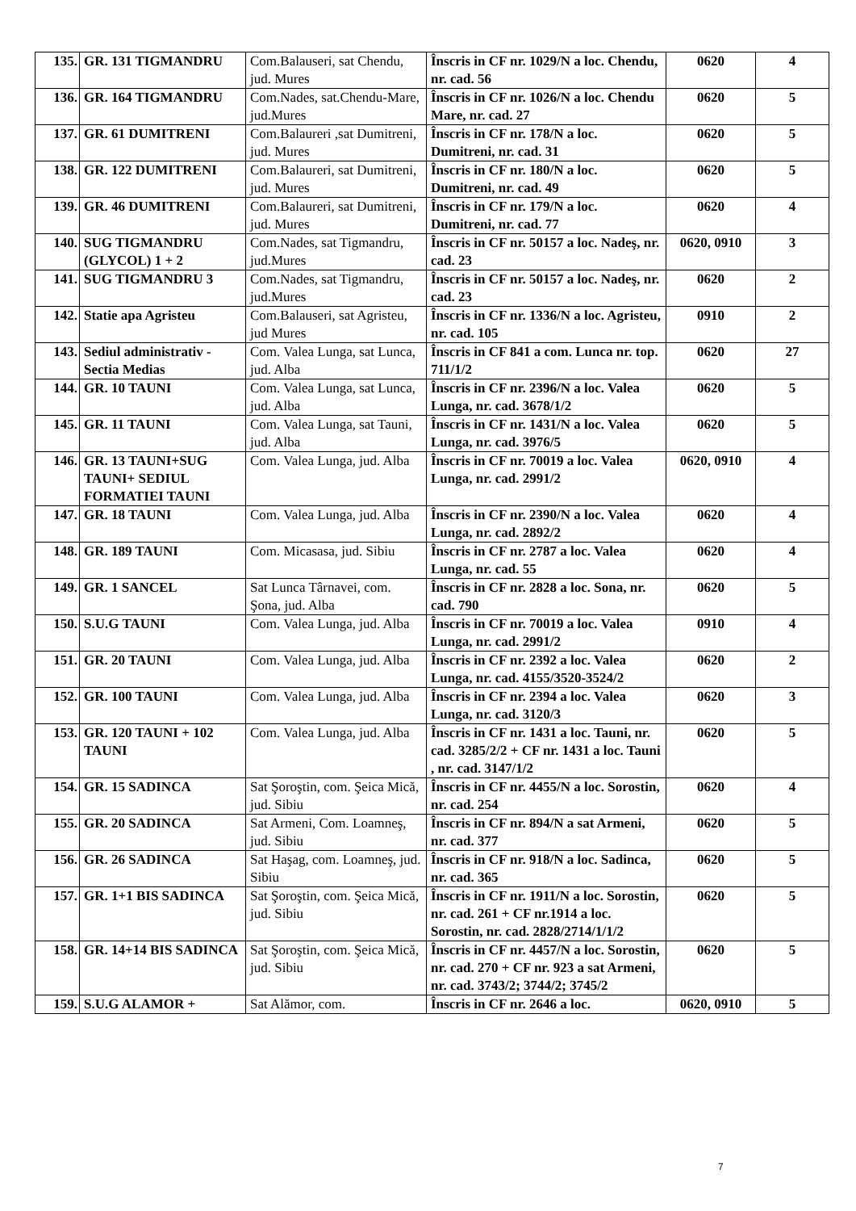| 135. | GR. 131 TIGMANDRU | Com.Balauseri, sat Chendu, jud. Mures | Înscris in CF nr. 1029/N a loc. Chendu, nr. cad. 56 | 0620 | 4 |
| 136. | GR. 164 TIGMANDRU | Com.Nades, sat.Chendu-Mare, jud.Mures | Înscris in CF nr. 1026/N a loc. Chendu Mare, nr. cad. 27 | 0620 | 5 |
| 137. | GR. 61 DUMITRENI | Com.Balaureri ,sat Dumitreni, jud. Mures | Înscris in CF nr. 178/N a loc. Dumitreni, nr. cad. 31 | 0620 | 5 |
| 138. | GR. 122 DUMITRENI | Com.Balaureri, sat Dumitreni, jud. Mures | Înscris in CF nr. 180/N a loc. Dumitreni, nr. cad. 49 | 0620 | 5 |
| 139. | GR. 46 DUMITRENI | Com.Balaureri, sat Dumitreni, jud. Mures | Înscris in CF nr. 179/N a loc. Dumitreni, nr. cad. 77 | 0620 | 4 |
| 140. | SUG TIGMANDRU (GLYCOL) 1 + 2 | Com.Nades, sat Tigmandru, jud.Mures | Înscris in CF nr. 50157 a loc. Nadeş, nr. cad. 23 | 0620, 0910 | 3 |
| 141. | SUG TIGMANDRU 3 | Com.Nades, sat Tigmandru, jud.Mures | Înscris in CF nr. 50157 a loc. Nadeş, nr. cad. 23 | 0620 | 2 |
| 142. | Statie apa Agristeu | Com.Balauseri, sat Agristeu, jud Mures | Înscris in CF nr. 1336/N a loc. Agristeu, nr. cad. 105 | 0910 | 2 |
| 143. | Sediul administrativ - Sectia Medias | Com. Valea Lunga, sat Lunca, jud. Alba | Înscris in CF 841 a com. Lunca nr. top. 711/1/2 | 0620 | 27 |
| 144. | GR. 10 TAUNI | Com. Valea Lunga, sat Lunca, jud. Alba | Înscris in CF nr. 2396/N a loc. Valea Lunga, nr. cad. 3678/1/2 | 0620 | 5 |
| 145. | GR. 11 TAUNI | Com. Valea Lunga, sat Tauni, jud. Alba | Înscris in CF nr. 1431/N a loc. Valea Lunga, nr. cad. 3976/5 | 0620 | 5 |
| 146. | GR. 13 TAUNI+SUG TAUNI+ SEDIUL FORMATIEI TAUNI | Com. Valea Lunga, jud. Alba | Înscris in CF nr. 70019 a loc. Valea Lunga, nr. cad. 2991/2 | 0620, 0910 | 4 |
| 147. | GR. 18 TAUNI | Com. Valea Lunga, jud. Alba | Înscris in CF nr. 2390/N a loc. Valea Lunga, nr. cad. 2892/2 | 0620 | 4 |
| 148. | GR. 189 TAUNI | Com. Micasasa, jud. Sibiu | Înscris in CF nr. 2787 a loc. Valea Lunga, nr. cad. 55 | 0620 | 4 |
| 149. | GR. 1 SANCEL | Sat Lunca Târnavei, com. Şona, jud. Alba | Înscris in CF nr. 2828 a loc. Sona, nr. cad. 790 | 0620 | 5 |
| 150. | S.U.G TAUNI | Com. Valea Lunga, jud. Alba | Înscris in CF nr. 70019 a loc. Valea Lunga, nr. cad. 2991/2 | 0910 | 4 |
| 151. | GR. 20 TAUNI | Com. Valea Lunga, jud. Alba | Înscris in CF nr. 2392 a loc. Valea Lunga, nr. cad. 4155/3520-3524/2 | 0620 | 2 |
| 152. | GR. 100 TAUNI | Com. Valea Lunga, jud. Alba | Înscris in CF nr. 2394 a loc. Valea Lunga, nr. cad. 3120/3 | 0620 | 3 |
| 153. | GR. 120 TAUNI + 102 TAUNI | Com. Valea Lunga, jud. Alba | Înscris in CF nr. 1431 a loc. Tauni, nr. cad. 3285/2/2 + CF nr. 1431 a loc. Tauni , nr. cad. 3147/1/2 | 0620 | 5 |
| 154. | GR. 15 SADINCA | Sat Şoroştin, com. Şeica Mică, jud. Sibiu | Înscris in CF nr. 4455/N a loc. Sorostin, nr. cad. 254 | 0620 | 4 |
| 155. | GR. 20 SADINCA | Sat Armeni, Com. Loamneş, jud. Sibiu | Înscris in CF nr. 894/N a sat Armeni, nr. cad. 377 | 0620 | 5 |
| 156. | GR. 26 SADINCA | Sat Haşag, com. Loamneş, jud. Sibiu | Înscris in CF nr. 918/N a loc. Sadinca, nr. cad. 365 | 0620 | 5 |
| 157. | GR. 1+1 BIS SADINCA | Sat Şoroştin, com. Şeica Mică, jud. Sibiu | Înscris in CF nr. 1911/N a loc. Sorostin, nr. cad. 261 + CF nr.1914 a loc. Sorostin, nr. cad. 2828/2714/1/1/2 | 0620 | 5 |
| 158. | GR. 14+14 BIS SADINCA | Sat Şoroştin, com. Şeica Mică, jud. Sibiu | Înscris in CF nr. 4457/N a loc. Sorostin, nr. cad. 270 + CF nr. 923 a sat Armeni, nr. cad. 3743/2; 3744/2; 3745/2 | 0620 | 5 |
| 159. | S.U.G ALAMOR + | Sat Alămor, com. | Înscris in CF nr. 2646 a loc. | 0620, 0910 | 5 |
7